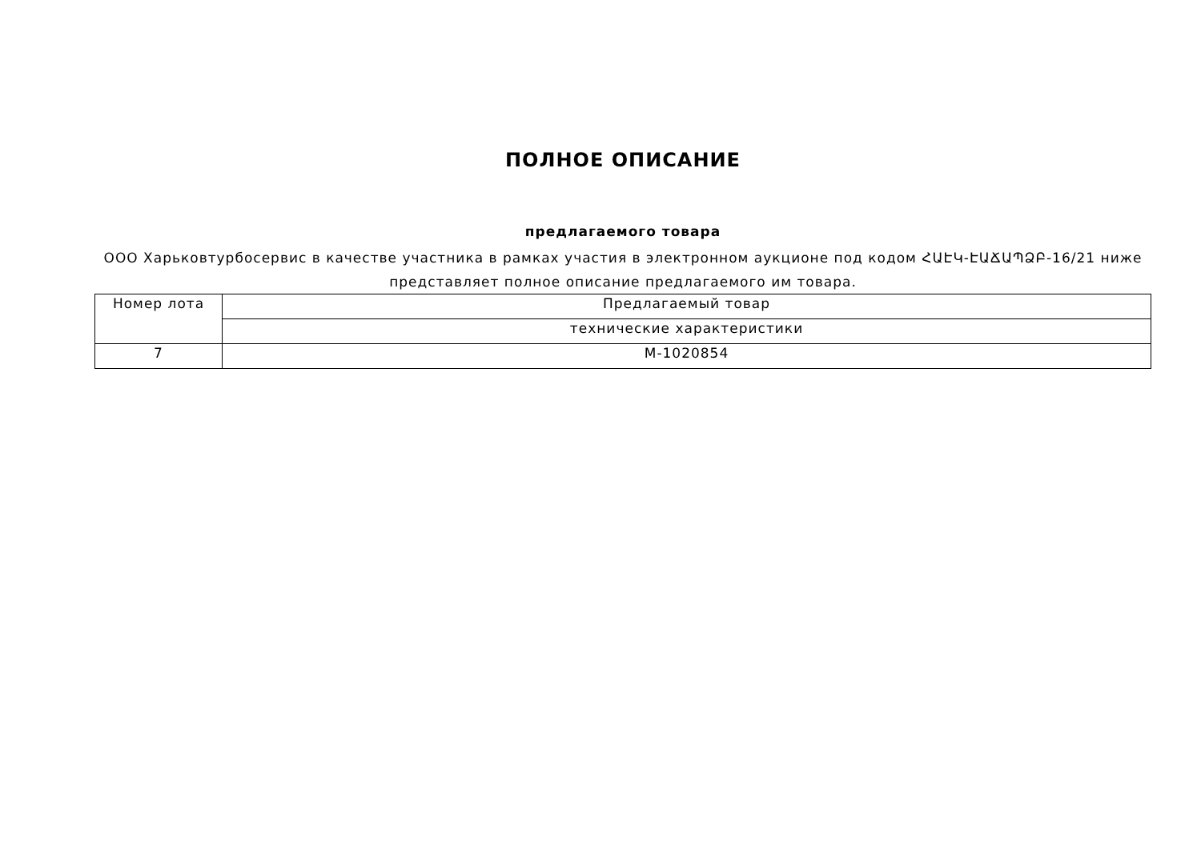ПОЛНОЕ ОПИСАНИЕ
предлагаемого товара
ООО Харьковтурбосервис в качестве участника в рамках участия в электронном аукционе под кодом ՀԱԷԿ-ԷԱՃԱՊՁԲ-16/21 ниже представляет полное описание предлагаемого им товара.
| Номер лота | Предлагаемый товар |
| | технические характеристики |
| 7 | M-1020854 |